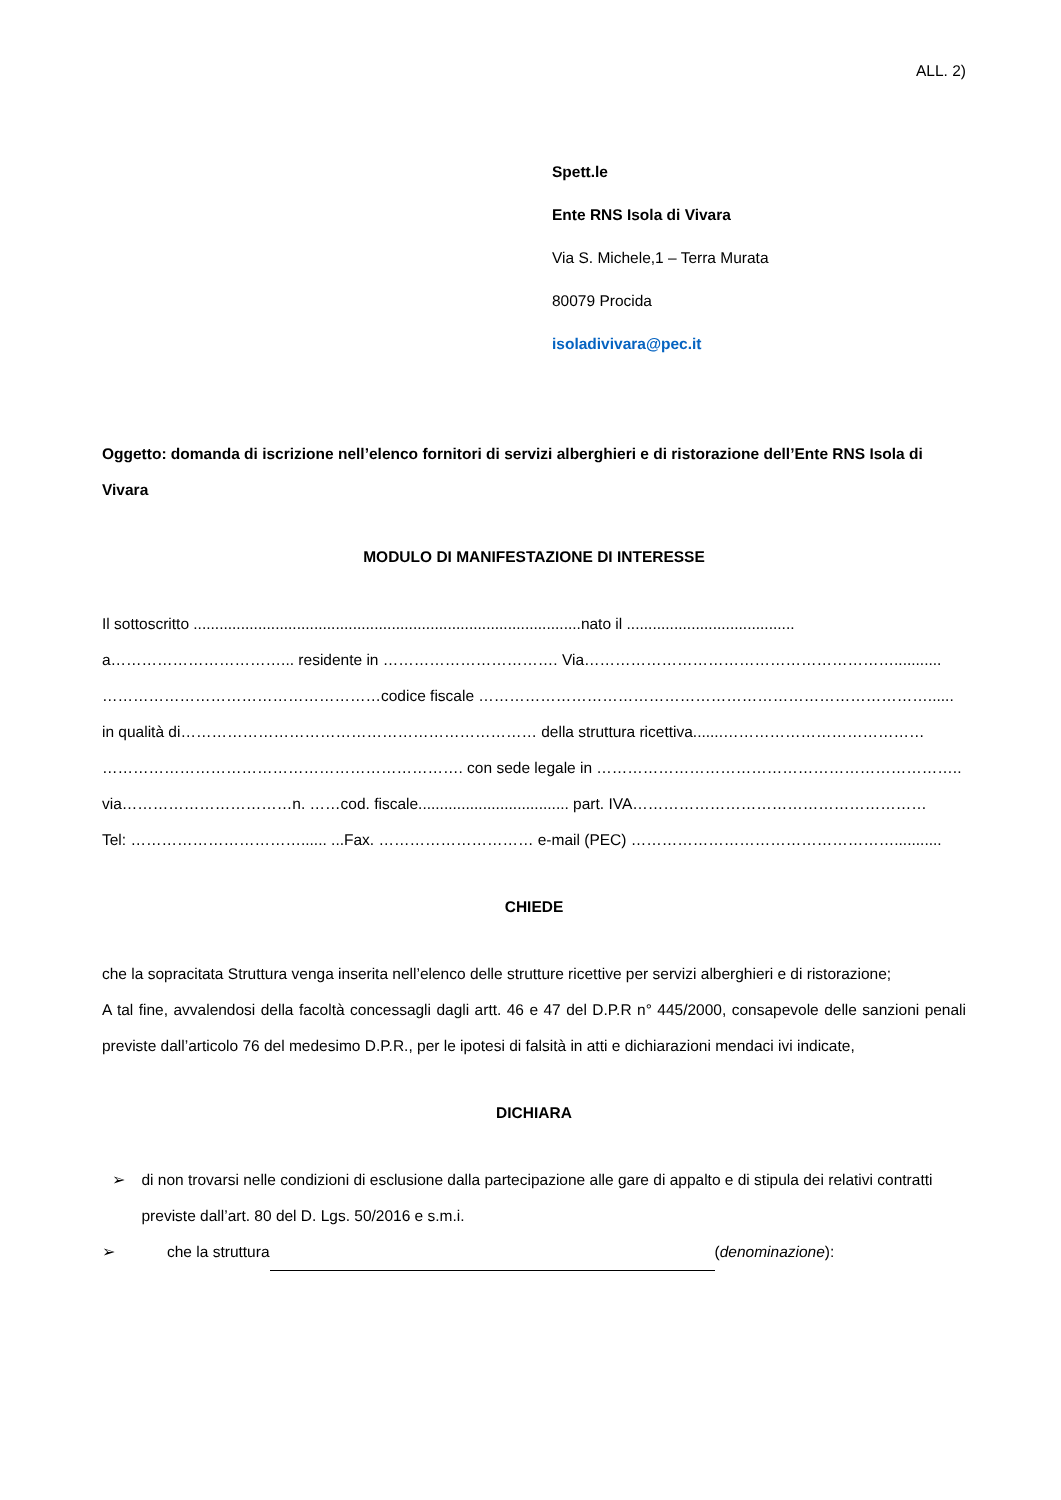ALL. 2)
Spett.le
Ente RNS Isola di Vivara
Via S. Michele,1 – Terra Murata
80079 Procida
isoladivivara@pec.it
Oggetto: domanda di iscrizione nell’elenco fornitori di servizi alberghieri e di ristorazione dell’Ente RNS Isola di Vivara
MODULO DI MANIFESTAZIONE DI INTERESSE
Il sottoscritto ..........................................................................................nato il .......................................
a……………………………... residente in ……………………………. Via……………………………………………………...........
………………………………………………codice fiscale ……………………………………………………………………………......
in qualità di…………………………………………………………… della struttura ricettiva.......…………………………………
……………………………………………………………. con sede legale in ……………………………………………………………..
via……………………………n. ……cod. fiscale................................... part. IVA…………………………………………………
Tel: ……………………………...... ...Fax. ………………………… e-mail (PEC) ……………………………………………...........
CHIEDE
che la sopracitata Struttura venga inserita nell’elenco delle strutture ricettive per servizi alberghieri e di ristorazione;
A tal fine, avvalendosi della facoltà concessagli dagli artt. 46 e 47 del D.P.R n° 445/2000, consapevole delle sanzioni penali previste dall’articolo 76 del medesimo D.P.R., per le ipotesi di falsità in atti e dichiarazioni mendaci ivi indicate,
DICHIARA
➢ di non trovarsi nelle condizioni di esclusione dalla partecipazione alle gare di appalto e di stipula dei relativi contratti previste dall’art. 80 del D. Lgs. 50/2016 e s.m.i.
➢ che la struttura (denominazione):